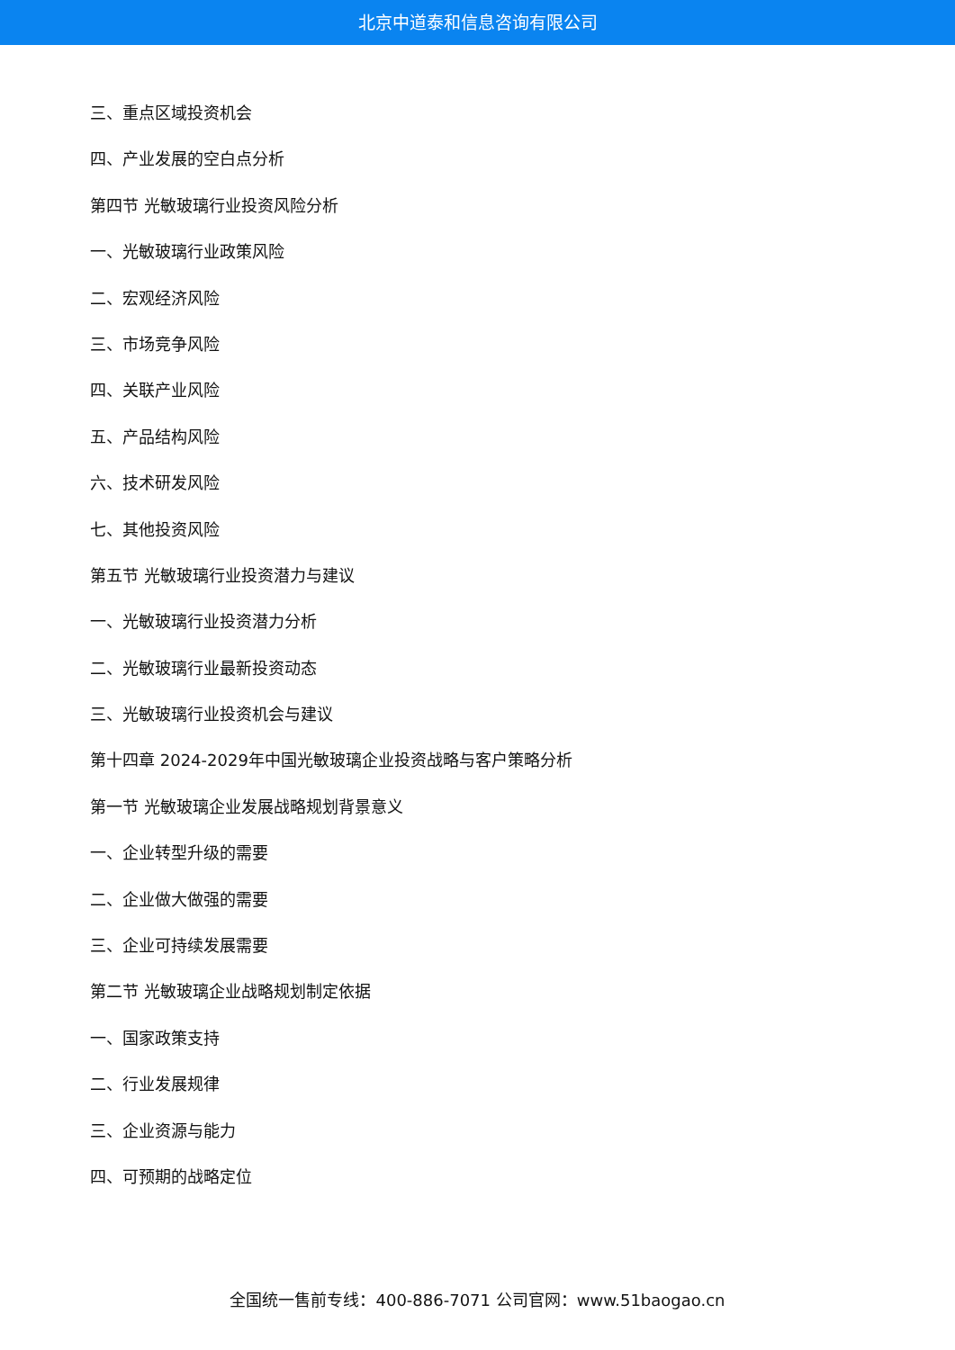北京中道泰和信息咨询有限公司
三、重点区域投资机会
四、产业发展的空白点分析
第四节 光敏玻璃行业投资风险分析
一、光敏玻璃行业政策风险
二、宏观经济风险
三、市场竞争风险
四、关联产业风险
五、产品结构风险
六、技术研发风险
七、其他投资风险
第五节 光敏玻璃行业投资潜力与建议
一、光敏玻璃行业投资潜力分析
二、光敏玻璃行业最新投资动态
三、光敏玻璃行业投资机会与建议
第十四章 2024-2029年中国光敏玻璃企业投资战略与客户策略分析
第一节 光敏玻璃企业发展战略规划背景意义
一、企业转型升级的需要
二、企业做大做强的需要
三、企业可持续发展需要
第二节 光敏玻璃企业战略规划制定依据
一、国家政策支持
二、行业发展规律
三、企业资源与能力
四、可预期的战略定位
全国统一售前专线：400-886-7071 公司官网：www.51baogao.cn